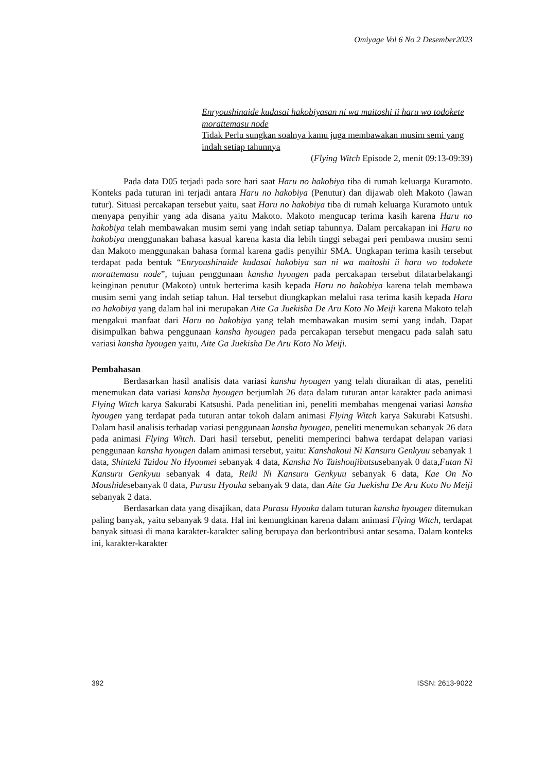Omiyage Vol 6 No 2 Desember2023
Enryoushinaide kudasai hakobiyasan ni wa maitoshi ii haru wo todokete morattemasu node
Tidak Perlu sungkan soalnya kamu juga membawakan musim semi yang indah setiap tahunnya
(Flying Witch Episode 2, menit 09:13-09:39)
Pada data D05 terjadi pada sore hari saat Haru no hakobiya tiba di rumah keluarga Kuramoto. Konteks pada tuturan ini terjadi antara Haru no hakobiya (Penutur) dan dijawab oleh Makoto (lawan tutur). Situasi percakapan tersebut yaitu, saat Haru no hakobiya tiba di rumah keluarga Kuramoto untuk menyapa penyihir yang ada disana yaitu Makoto. Makoto mengucap terima kasih karena Haru no hakobiya telah membawakan musim semi yang indah setiap tahunnya. Dalam percakapan ini Haru no hakobiya menggunakan bahasa kasual karena kasta dia lebih tinggi sebagai peri pembawa musim semi dan Makoto menggunakan bahasa formal karena gadis penyihir SMA. Ungkapan terima kasih tersebut terdapat pada bentuk “Enryoushinaide kudasai hakobiya san ni wa maitoshi ii haru wo todokete morattemasu node”, tujuan penggunaan kansha hyougen pada percakapan tersebut dilatarbelakangi keinginan penutur (Makoto) untuk berterima kasih kepada Haru no hakobiya karena telah membawa musim semi yang indah setiap tahun. Hal tersebut diungkapkan melalui rasa terima kasih kepada Haru no hakobiya yang dalam hal ini merupakan Aite Ga Juekisha De Aru Koto No Meiji karena Makoto telah mengakui manfaat dari Haru no hakobiya yang telah membawakan musim semi yang indah. Dapat disimpulkan bahwa penggunaan kansha hyougen pada percakapan tersebut mengacu pada salah satu variasi kansha hyougen yaitu, Aite Ga Juekisha De Aru Koto No Meiji.
Pembahasan
Berdasarkan hasil analisis data variasi kansha hyougen yang telah diuraikan di atas, peneliti menemukan data variasi kansha hyougen berjumlah 26 data dalam tuturan antar karakter pada animasi Flying Witch karya Sakurabi Katsushi. Pada penelitian ini, peneliti membahas mengenai variasi kansha hyougen yang terdapat pada tuturan antar tokoh dalam animasi Flying Witch karya Sakurabi Katsushi. Dalam hasil analisis terhadap variasi penggunaan kansha hyougen, peneliti menemukan sebanyak 26 data pada animasi Flying Witch. Dari hasil tersebut, peneliti memperinci bahwa terdapat delapan variasi penggunaan kansha hyougen dalam animasi tersebut, yaitu: Kanshakoui Ni Kansuru Genkyuu sebanyak 1 data, Shinteki Taidou No Hyoumei sebanyak 4 data, Kansha No Taishoujibutsusebanyak 0 data,Futan Ni Kansuru Genkyuu sebanyak 4 data, Reiki Ni Kansuru Genkyuu sebanyak 6 data, Kae On No Moushidesebanyak 0 data, Purasu Hyouka sebanyak 9 data, dan Aite Ga Juekisha De Aru Koto No Meiji sebanyak 2 data.
Berdasarkan data yang disajikan, data Purasu Hyouka dalam tuturan kansha hyougen ditemukan paling banyak, yaitu sebanyak 9 data. Hal ini kemungkinan karena dalam animasi Flying Witch, terdapat banyak situasi di mana karakter-karakter saling berupaya dan berkontribusi antar sesama. Dalam konteks ini, karakter-karakter
392 ISSN: 2613-9022